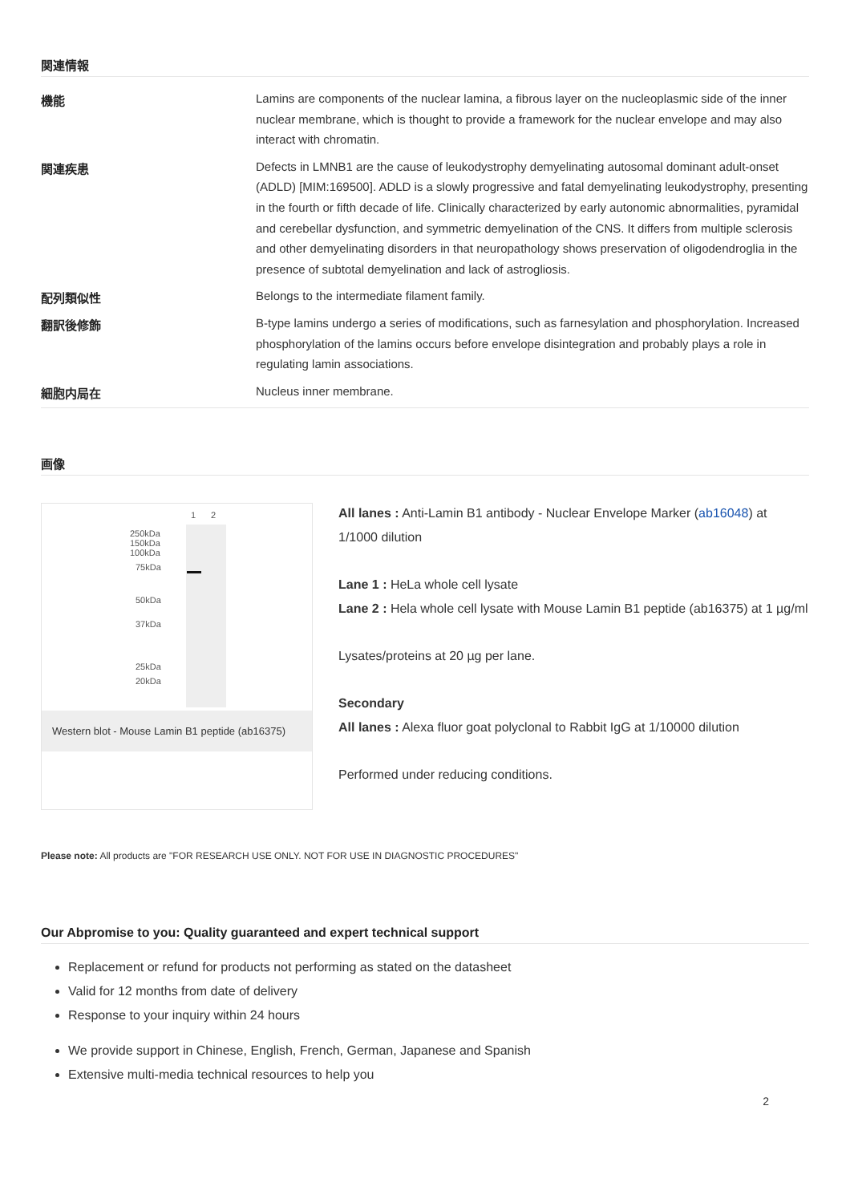関連情報
| 機能 | Lamins are components of the nuclear lamina, a fibrous layer on the nucleoplasmic side of the inner nuclear membrane, which is thought to provide a framework for the nuclear envelope and may also interact with chromatin. |
| 関連疾患 | Defects in LMNB1 are the cause of leukodystrophy demyelinating autosomal dominant adult-onset (ADLD) [MIM:169500]. ADLD is a slowly progressive and fatal demyelinating leukodystrophy, presenting in the fourth or fifth decade of life. Clinically characterized by early autonomic abnormalities, pyramidal and cerebellar dysfunction, and symmetric demyelination of the CNS. It differs from multiple sclerosis and other demyelinating disorders in that neuropathology shows preservation of oligodendroglia in the presence of subtotal demyelination and lack of astrogliosis. |
| 配列類似性 | Belongs to the intermediate filament family. |
| 翻訳後修飾 | B-type lamins undergo a series of modifications, such as farnesylation and phosphorylation. Increased phosphorylation of the lamins occurs before envelope disintegration and probably plays a role in regulating lamin associations. |
| 細胞内局在 | Nucleus inner membrane. |
画像
1
2
250kDa
150kDa
100kDa
75kDa
50kDa
37kDa
25kDa
20kDa
Western blot - Mouse Lamin B1 peptide (ab16375)
All lanes : Anti-Lamin B1 antibody - Nuclear Envelope Marker (ab16048) at 1/1000 dilution
Lane 1 : HeLa whole cell lysate
Lane 2 : Hela whole cell lysate with Mouse Lamin B1 peptide (ab16375) at 1 µg/ml
Lysates/proteins at 20 µg per lane.
Secondary
All lanes : Alexa fluor goat polyclonal to Rabbit IgG at 1/10000 dilution
Performed under reducing conditions.
Please note: All products are "FOR RESEARCH USE ONLY. NOT FOR USE IN DIAGNOSTIC PROCEDURES"
Our Abpromise to you: Quality guaranteed and expert technical support
Replacement or refund for products not performing as stated on the datasheet
Valid for 12 months from date of delivery
Response to your inquiry within 24 hours
We provide support in Chinese, English, French, German, Japanese and Spanish
Extensive multi-media technical resources to help you
2